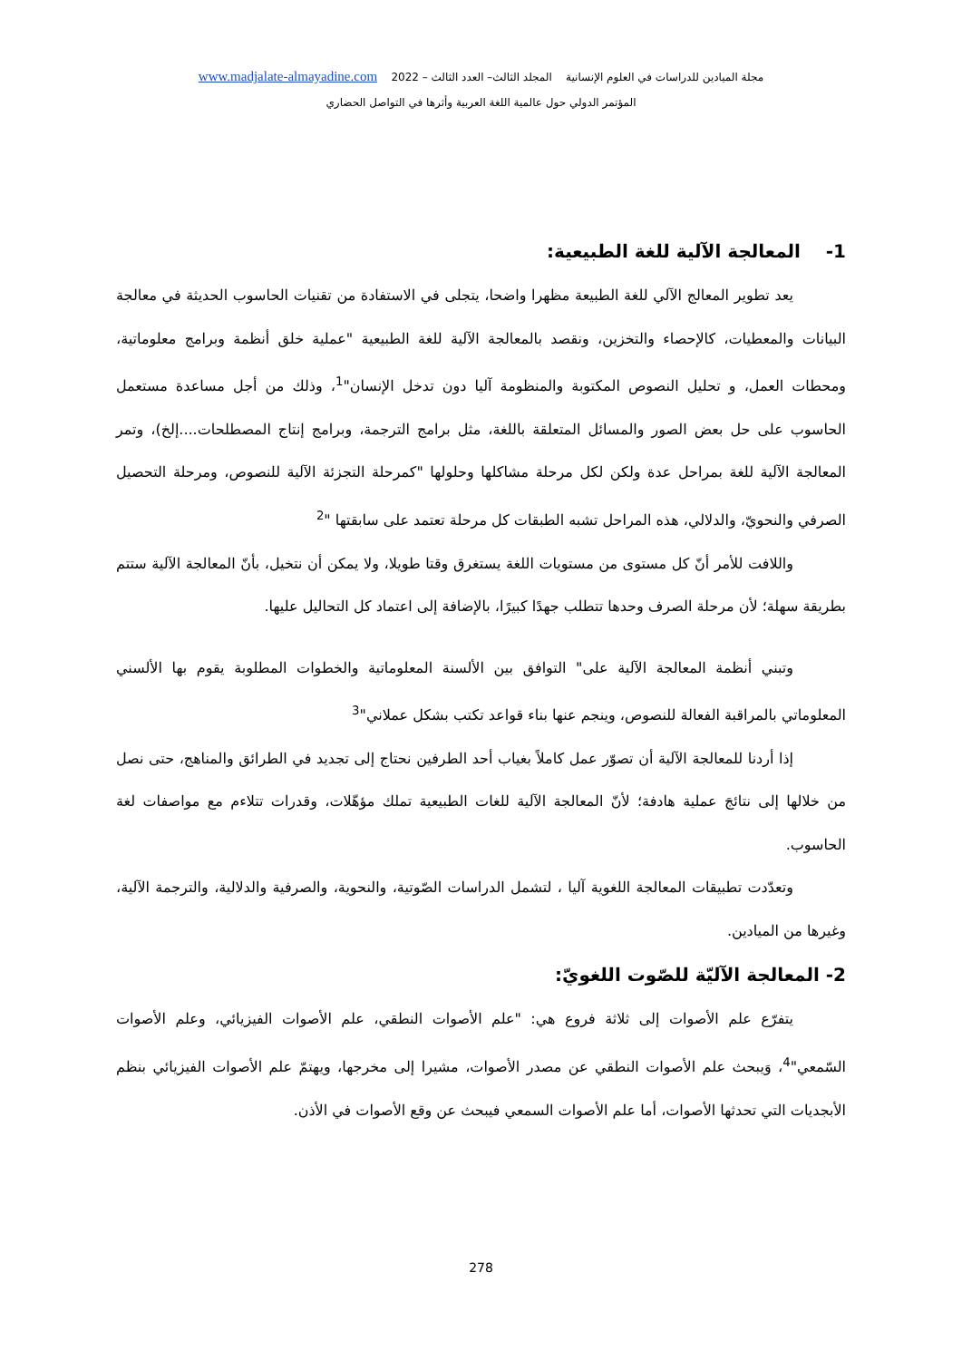مجلة الميادين للدراسات في العلوم الإنسانية المجلد الثالث– العدد الثالث – 2022 www.madjalate-almayadine.com
المؤتمر الدولي حول عالمية اللغة العربية وأثرها في التواصل الحضاري
1- المعالجة الآلية للغة الطبيعية:
يعد تطوير المعالج الآلي للغة الطبيعة مظهرا واضحا، يتجلى في الاستفادة من تقنيات الحاسوب الحديثة في معالجة البيانات والمعطيات، كالإحصاء والتخزين، ونقصد بالمعالجة الآلية للغة الطبيعية "عملية خلق أنظمة وبرامج معلوماتية، ومحطات العمل، و تحليل النصوص المكتوبة والمنظومة آليا دون تدخل الإنسان"<sup>1</sup>، وذلك من أجل مساعدة مستعمل الحاسوب على حل بعض الصور والمسائل المتعلقة باللغة، مثل برامج الترجمة، وبرامج إنتاج المصطلحات....إلخ)، وتمر المعالجة الآلية للغة بمراحل عدة ولكن لكل مرحلة مشاكلها وحلولها "كمرحلة التجزئة الآلية للنصوص، ومرحلة التحصيل الصرفي والنحويّ، والدلالي، هذه المراحل تشبه الطبقات كل مرحلة تعتمد على سابقتها "<sup>2</sup>
واللافت للأمر أنّ كل مستوى من مستويات اللغة يستغرق وقتا طويلا، ولا يمكن أن نتخيل، بأنّ المعالجة الآلية ستتم بطريقة سهلة؛ لأن مرحلة الصرف وحدها تتطلب جهدًا كبيرًا، بالإضافة إلى اعتماد كل التحاليل عليها.
وتبني أنظمة المعالجة الآلية على" التوافق بين الألسنة المعلوماتية والخطوات المطلوبة يقوم بها الألسني المعلوماتي بالمراقبة الفعالة للنصوص، وينجم عنها بناء قواعد تكتب بشكل عملاني"<sup>3</sup>
إذا أردنا للمعالجة الآلية أن تصوّر عمل كاملاً بغياب أحد الطرفين نحتاج إلى تجديد في الطرائق والمناهج، حتى نصل من خلالها إلى نتائجَ عملية هادفة؛ لأنّ المعالجة الآلية للغات الطبيعية تملك مؤهّلات، وقدرات تتلاءم مع مواصفات لغة الحاسوب.
وتعدّدت تطبيقات المعالجة اللغوية آليا ، لتشمل الدراسات الصّوتية، والنحوية، والصرفية والدلالية، والترجمة الآلية، وغيرها من الميادين.
2- المعالجة الآليّة للصّوت اللغويّ:
يتفرّع علم الأصوات إلى ثلاثة فروع هي: "علم الأصوات النطقي، علم الأصوات الفيزيائي، وعلم الأصوات السّمعي"<sup>4</sup>، وَيبحث علم الأصوات النطقي عن مصدر الأصوات، مشيرا إلى مخرجها، ويهتمّ علم الأصوات الفيزيائي بنظم الأبجديات التي تحدثها الأصوات، أما علم الأصوات السمعي فيبحث عن وقع الأصوات في الأذن.
278